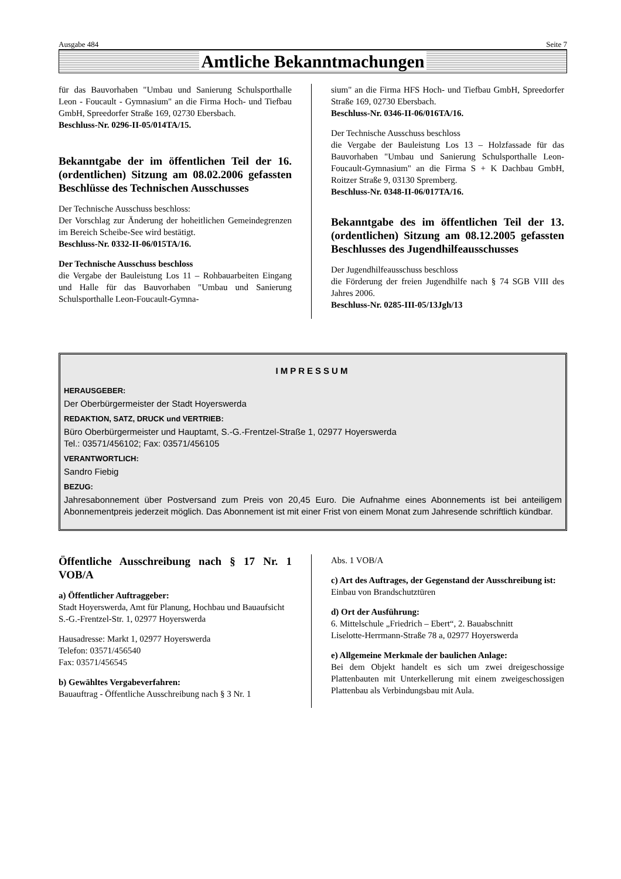Ausgabe 484 Seite 7
Amtliche Bekanntmachungen
für das Bauvorhaben "Umbau und Sanierung Schulsporthalle Leon - Foucault - Gymnasium" an die Firma Hoch- und Tiefbau GmbH, Spreedorfer Straße 169, 02730 Ebersbach.
Beschluss-Nr. 0296-II-05/014TA/15.
Bekanntgabe der im öffentlichen Teil der 16. (ordentlichen) Sitzung am 08.02.2006 gefassten Beschlüsse des Technischen Ausschusses
Der Technische Ausschuss beschloss:
Der Vorschlag zur Änderung der hoheitlichen Gemeindegrenzen im Bereich Scheibe-See wird bestätigt.
Beschluss-Nr. 0332-II-06/015TA/16.
Der Technische Ausschuss beschloss
die Vergabe der Bauleistung Los 11 – Rohbauarbeiten Eingang und Halle für das Bauvorhaben "Umbau und Sanierung Schulsporthalle Leon-Foucault-Gymna-
sium" an die Firma HFS Hoch- und Tiefbau GmbH, Spreedorfer Straße 169, 02730 Ebersbach.
Beschluss-Nr. 0346-II-06/016TA/16.
Der Technische Ausschuss beschloss
die Vergabe der Bauleistung Los 13 – Holzfassade für das Bauvorhaben "Umbau und Sanierung Schulsporthalle Leon-Foucault-Gymnasium" an die Firma S + K Dachbau GmbH, Roitzer Straße 9, 03130 Spremberg.
Beschluss-Nr. 0348-II-06/017TA/16.
Bekanntgabe des im öffentlichen Teil der 13. (ordentlichen) Sitzung am 08.12.2005 gefassten Beschlusses des Jugendhilfeausschusses
Der Jugendhilfeausschuss beschloss
die Förderung der freien Jugendhilfe nach § 74 SGB VIII des Jahres 2006.
Beschluss-Nr. 0285-III-05/13Jgh/13
IMPRESSUM
HERAUSGEBER:
Der Oberbürgermeister der Stadt Hoyerswerda
REDAKTION, SATZ, DRUCK und VERTRIEB:
Büro Oberbürgermeister und Hauptamt, S.-G.-Frentzel-Straße 1, 02977 Hoyerswerda
Tel.: 03571/456102; Fax: 03571/456105
VERANTWORTLICH:
Sandro Fiebig
BEZUG:
Jahresabonnement über Postversand zum Preis von 20,45 Euro. Die Aufnahme eines Abonnements ist bei anteiligem Abonnementpreis jederzeit möglich. Das Abonnement ist mit einer Frist von einem Monat zum Jahresende schriftlich kündbar.
Öffentliche Ausschreibung nach § 17 Nr. 1 VOB/A
a) Öffentlicher Auftraggeber:
Stadt Hoyerswerda, Amt für Planung, Hochbau und Bauaufsicht
S.-G.-Frentzel-Str. 1, 02977 Hoyerswerda
Hausadresse: Markt 1, 02977 Hoyerswerda
Telefon: 03571/456540
Fax: 03571/456545
b) Gewähltes Vergabeverfahren:
Bauauftrag - Öffentliche Ausschreibung nach § 3 Nr. 1
Abs. 1 VOB/A
c) Art des Auftrages, der Gegenstand der Ausschreibung ist:
Einbau von Brandschutztüren
d) Ort der Ausführung:
6. Mittelschule „Friedrich – Ebert“, 2. Bauabschnitt
Liselotte-Herrmann-Straße 78 a, 02977 Hoyerswerda
e) Allgemeine Merkmale der baulichen Anlage:
Bei dem Objekt handelt es sich um zwei dreigeschossige Plattenbauten mit Unterkellerung mit einem zweigeschossigen Plattenbau als Verbindungsbau mit Aula.